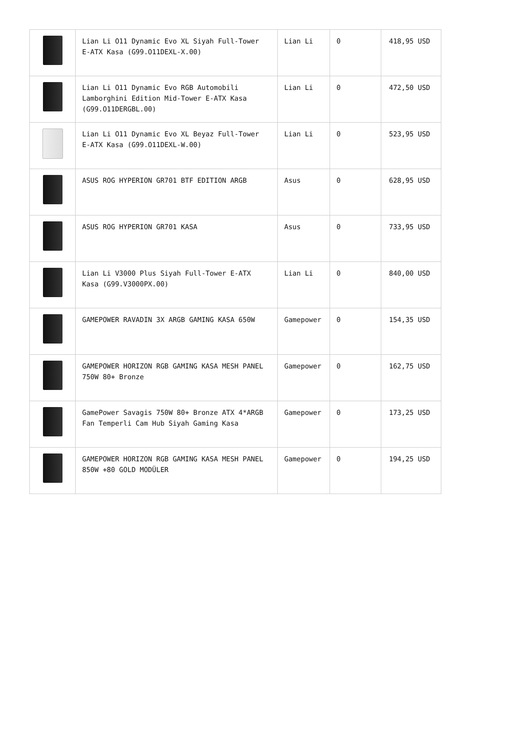| | Lian Li O11 Dynamic Evo XL Siyah Full-Tower E-ATX Kasa (G99.O11DEXL-X.00) | Lian Li | 0 | 418,95 USD |
| | Lian Li O11 Dynamic Evo RGB Automobili Lamborghini Edition Mid-Tower E-ATX Kasa (G99.O11DERGBL.00) | Lian Li | 0 | 472,50 USD |
| | Lian Li O11 Dynamic Evo XL Beyaz Full-Tower E-ATX Kasa (G99.O11DEXL-W.00) | Lian Li | 0 | 523,95 USD |
| | ASUS ROG HYPERION GR701 BTF EDITION ARGB | Asus | 0 | 628,95 USD |
| | ASUS ROG HYPERION GR701 KASA | Asus | 0 | 733,95 USD |
| | Lian Li V3000 Plus Siyah Full-Tower E-ATX Kasa (G99.V3000PX.00) | Lian Li | 0 | 840,00 USD |
| | GAMEPOWER RAVADIN 3X ARGB GAMING KASA 650W | Gamepower | 0 | 154,35 USD |
| | GAMEPOWER HORIZON RGB GAMING KASA MESH PANEL 750W 80+ Bronze | Gamepower | 0 | 162,75 USD |
| | GamePower Savagis 750W 80+ Bronze ATX 4*ARGB Fan Temperli Cam Hub Siyah Gaming Kasa | Gamepower | 0 | 173,25 USD |
| | GAMEPOWER HORIZON RGB GAMING KASA MESH PANEL 850W +80 GOLD MODÜLER | Gamepower | 0 | 194,25 USD |